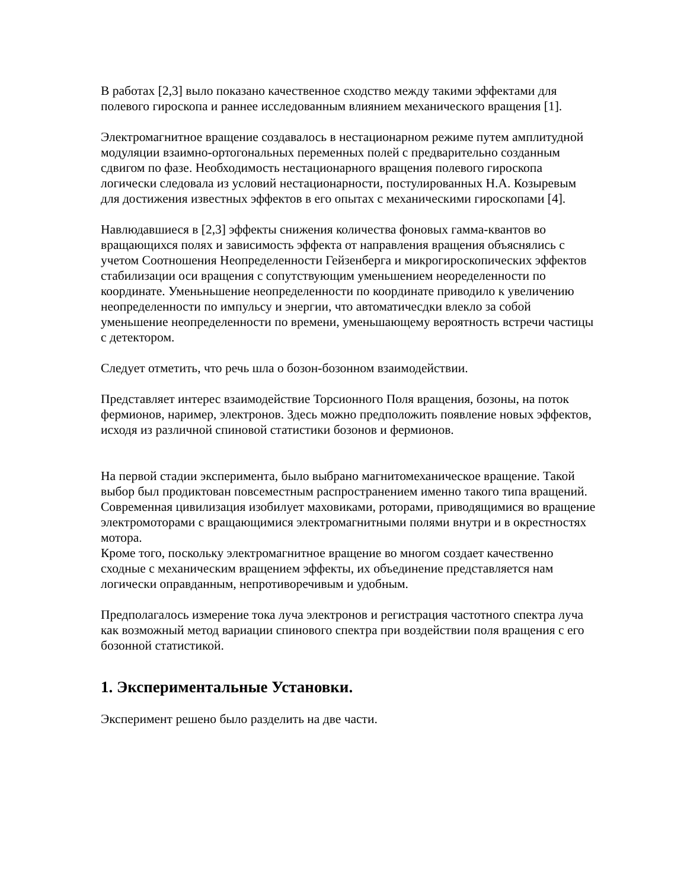В работах [2,3] выло показано качественное сходство между такими эффектами для полевого гироскопа и раннее исследованным влиянием механического вращения [1].
Электромагнитное вращение создавалось в нестационарном режиме путем амплитудной модуляции взаимно-ортогональных переменных полей с предварительно созданным сдвигом по фазе. Необходимость нестационарного вращения полевого гироскопа логически следовала из условий нестационарности, постулированных Н.А. Козыревым для достижения известных эффектов в его опытах с механическими гироскопами [4].
Навлюдавшиеся в [2,3] эффекты снижения количества фоновых гамма-квантов во вращающихся полях и зависимость эффекта от направления вращения объяснялись с учетом Соотношения Неопределенности Гейзенберга и микрогироскопических эффектов стабилизации оси вращения с сопутствующим уменьшением неоределенности по координате. Уменьньшение неопределенности по координате приводило к увеличению неопределенности по импульсу и энергии, что автоматичесдки влекло за собой уменьшение неопределенности по времени, уменьшающему вероятность встречи частицы с детектором.
Следует отметить, что речь шла о бозон-бозонном взаимодействии.
Представляет интерес взаимодействие Торсионного Поля вращения, бозоны, на поток фермионов, наример, электронов. Здесь можно предположить появление новых эффектов, исходя из различной спиновой статистики бозонов и фермионов.
На первой стадии эксперимента, было выбрано магнитомеханическое вращение. Такой выбор был продиктован повсеместным распространением именно такого типа вращений. Современная цивилизация изобилует маховиками, роторами, приводящимися во вращение электромоторами с вращающимися электромагнитными полями внутри и в окрестностях мотора.
Кроме того, поскольку электромагнитное вращение во многом создает качественно сходные с механическим вращением эффекты, их объединение представляется нам логически оправданным, непротиворечивым и удобным.
Предполагалось измерение тока луча электронов и регистрация частотного спектра луча как возможный метод вариации спинового спектра при воздействии поля вращения с его бозонной статистикой.
1. Экспериментальные Установки.
Эксперимент решено было разделить на две части.